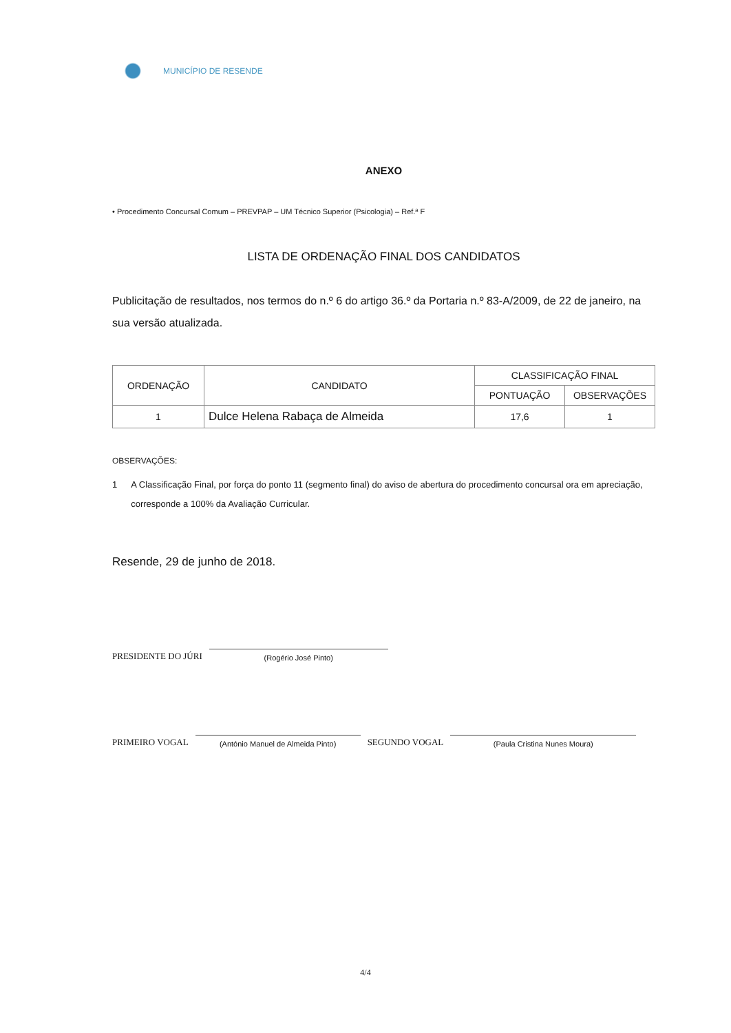MUNICÍPIO DE RESENDE
ANEXO
• Procedimento Concursal Comum – PREVPAP – UM Técnico Superior (Psicologia) – Ref.ª F
LISTA DE ORDENAÇÃO FINAL DOS CANDIDATOS
Publicitação de resultados, nos termos do n.º 6 do artigo 36.º da Portaria n.º 83-A/2009, de 22 de janeiro, na sua versão atualizada.
| ORDENAÇÃO | CANDIDATO | CLASSIFICAÇÃO FINAL | |
| --- | --- | --- | --- |
| | | PONTUAÇÃO | OBSERVAÇÕES |
| 1 | Dulce Helena Rabaça de Almeida | 17,6 | 1 |
OBSERVAÇÕES:
1 A Classificação Final, por força do ponto 11 (segmento final) do aviso de abertura do procedimento concursal ora em apreciação, corresponde a 100% da Avaliação Curricular.
Resende, 29 de junho de 2018.
PRESIDENTE DO JÚRI
(Rogério José Pinto)
PRIMEIRO VOGAL
(António Manuel de Almeida Pinto)
SEGUNDO VOGAL
(Paula Cristina Nunes Moura)
4/4